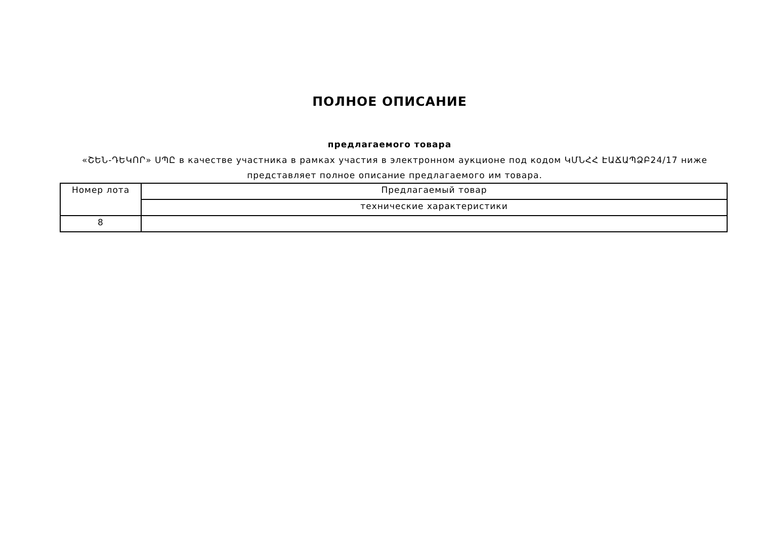ПОЛНОЕ ОПИСАНИЕ
предлагаемого товара
«ՇԵՆ-ԴԵԿՈՐ» ՍՊԸ в качестве участника в рамках участия в электронном аукционе под кодом ԿՄՆՀՀ ԷԱՃԱՊՁԲ24/17 ниже представляет полное описание предлагаемого им товара.
| Номер лота | Предлагаемый товар |
| | технические характеристики |
| 8 | |